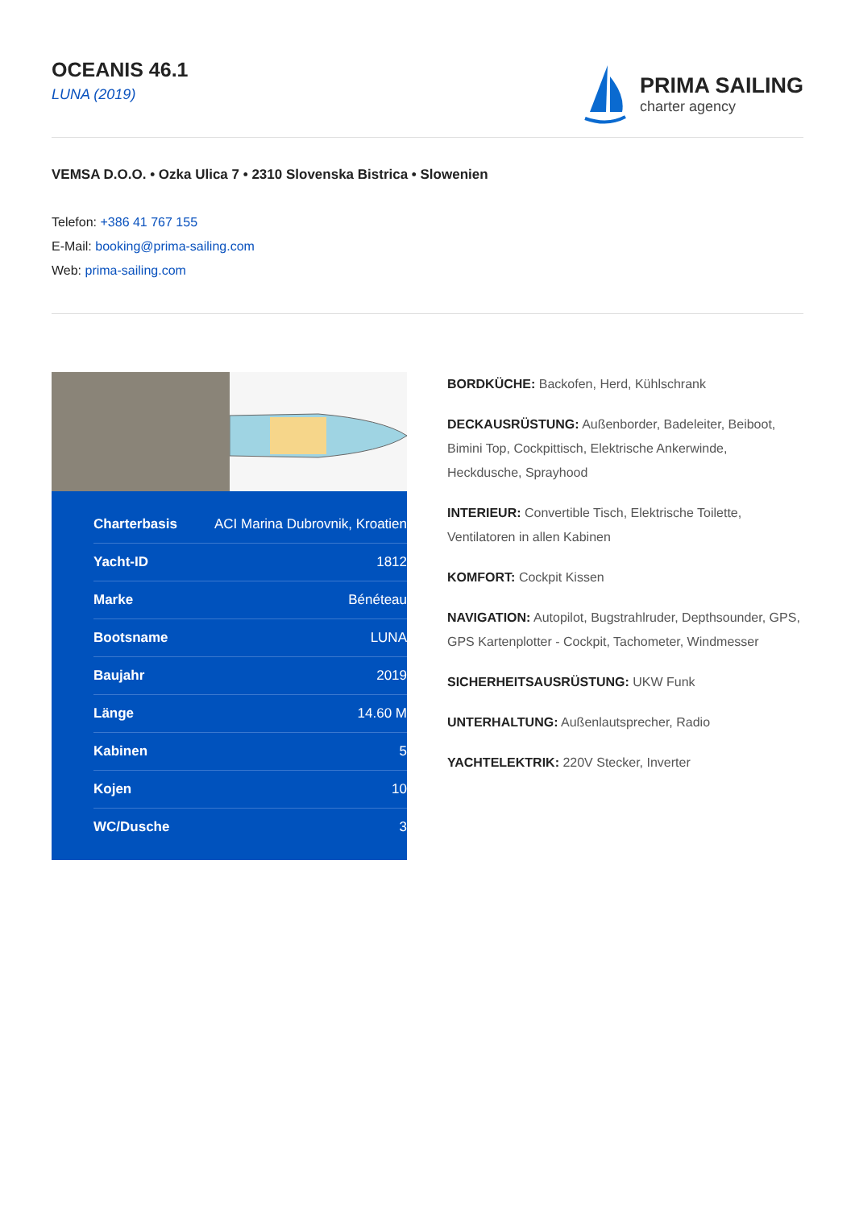OCEANIS 46.1
LUNA (2019)
PRIMA SAILING
charter agency
VEMSA D.O.O. • Ozka Ulica 7 • 2310 Slovenska Bistrica • Slowenien
Telefon: +386 41 767 155
E-Mail: booking@prima-sailing.com
Web: prima-sailing.com
| Charterbasis | ACI Marina Dubrovnik, Kroatien |
| Yacht-ID | 1812 |
| Marke | Bénéteau |
| Bootsname | LUNA |
| Baujahr | 2019 |
| Länge | 14.60 M |
| Kabinen | 5 |
| Kojen | 10 |
| WC/Dusche | 3 |
BORDKÜCHE: Backofen, Herd, Kühlschrank
DECKAUSRÜSTUNG: Außenborder, Badeleiter, Beiboot, Bimini Top, Cockpittisch, Elektrische Ankerwinde, Heckdusche, Sprayhood
INTERIEUR: Convertible Tisch, Elektrische Toilette, Ventilatoren in allen Kabinen
KOMFORT: Cockpit Kissen
NAVIGATION: Autopilot, Bugstrahlruder, Depthsounder, GPS, GPS Kartenplotter - Cockpit, Tachometer, Windmesser
SICHERHEITSAUSRÜSTUNG: UKW Funk
UNTERHALTUNG: Außenlautsprecher, Radio
YACHTELEKTRIK: 220V Stecker, Inverter